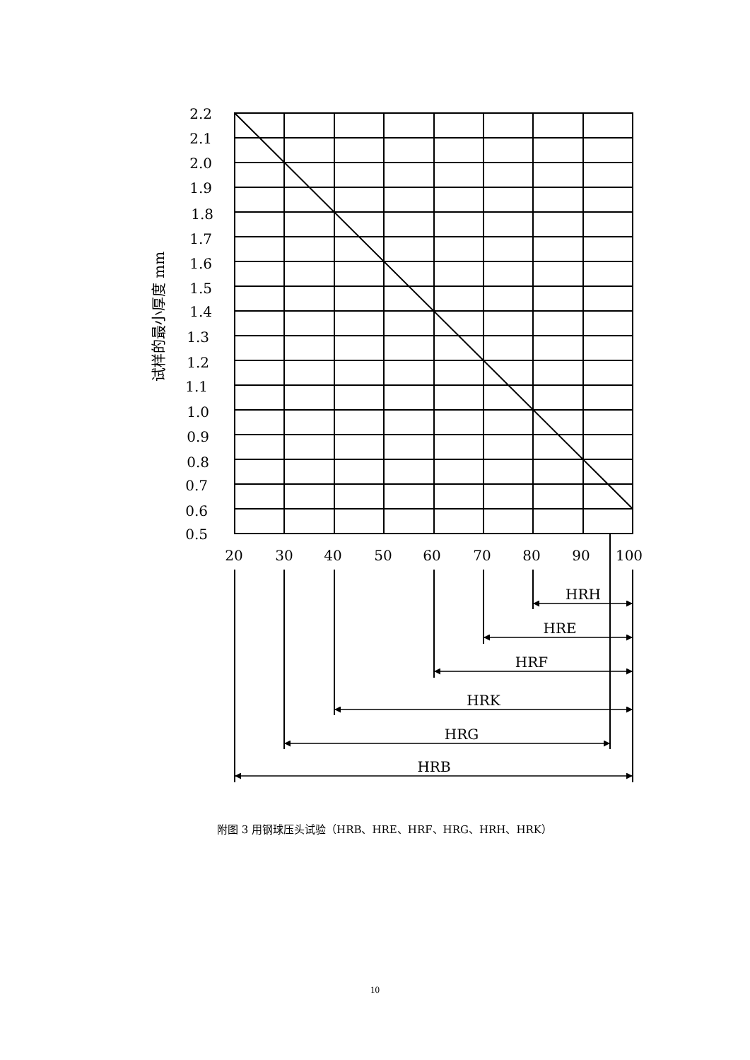试样的最小厚度 mm
2.2
2.1
2.0
1.9
1.8
1.7
1.6
1.5
1.4
1.3
1.2
1.1
1.0
0.9
0.8
0.7
0.6
0.5
20
30
40
50
60
70
80
90
100
HRH
HRE
HRF
HRK
HRG
HRB
附图 3 用钢球压头试验（HRB、HRE、HRF、HRG、HRH、HRK）
10